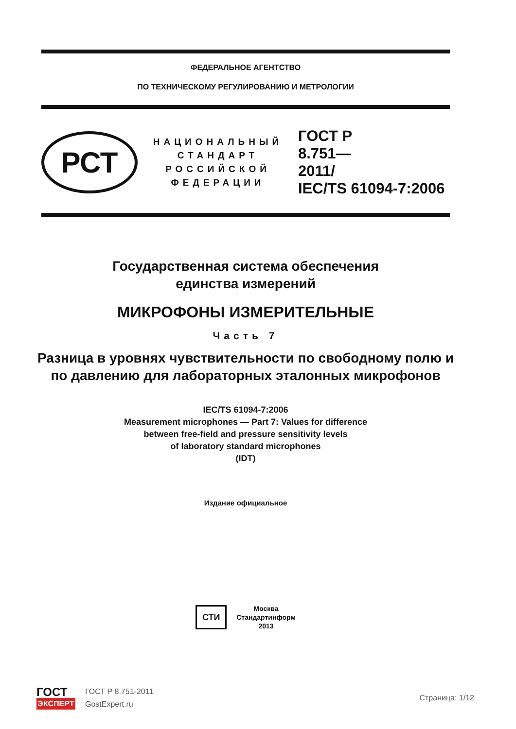ФЕДЕРАЛЬНОЕ АГЕНТСТВО
ПО ТЕХНИЧЕСКОМУ РЕГУЛИРОВАНИЮ И МЕТРОЛОГИИ
РСТ
НАЦИОНАЛЬНЫЙ
СТАНДАРТ
РОССИЙСКОЙ
ФЕДЕРАЦИИ
ГОСТ Р
8.751—
2011/
IEC/TS 61094-7:2006
Государственная система обеспечения
единства измерений
МИКРОФОНЫ ИЗМЕРИТЕЛЬНЫЕ
Часть 7
Разница в уровнях чувствительности по свободному полю и по давлению для лабораторных эталонных микрофонов
IEC/TS 61094-7:2006
Measurement microphones — Part 7: Values for difference
between free-field and pressure sensitivity levels
of laboratory standard microphones
(IDT)
Издание официальное
СТИ
Москва
Стандартинформ
2013
ГОСТ
ЭКСПЕРТ
ГОСТ Р 8.751-2011
GostExpert.ru
Страница: 1/12